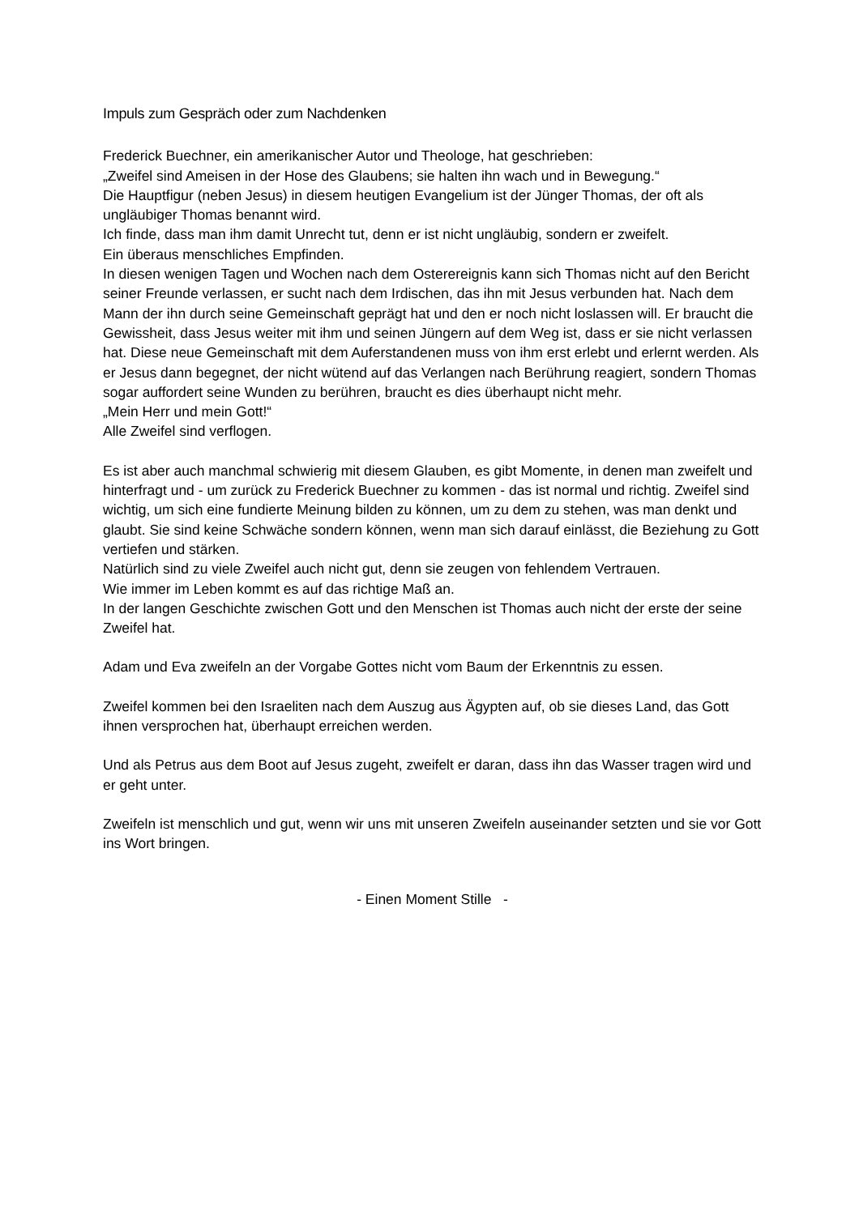Impuls zum Gespräch oder zum Nachdenken
Frederick Buechner, ein amerikanischer Autor und Theologe, hat geschrieben:
„Zweifel sind Ameisen in der Hose des Glaubens; sie halten ihn wach und in Bewegung.“
Die Hauptfigur (neben Jesus) in diesem heutigen Evangelium ist der Jünger Thomas, der oft als ungläubiger Thomas benannt wird.
Ich finde, dass man ihm damit Unrecht tut, denn er ist nicht ungläubig, sondern er zweifelt.
Ein überaus menschliches Empfinden.
In diesen wenigen Tagen und Wochen nach dem Osterereignis kann sich Thomas nicht auf den Bericht seiner Freunde verlassen, er sucht nach dem Irdischen, das ihn mit Jesus verbunden hat. Nach dem Mann der ihn durch seine Gemeinschaft geprägt hat und den er noch nicht loslassen will. Er braucht die Gewissheit, dass Jesus weiter mit ihm und seinen Jüngern auf dem Weg ist, dass er sie nicht verlassen hat. Diese neue Gemeinschaft mit dem Auferstandenen muss von ihm erst erlebt und erlernt werden. Als er Jesus dann begegnet, der nicht wütend auf das Verlangen nach Berührung reagiert, sondern Thomas sogar auffordert seine Wunden zu berühren, braucht es dies überhaupt nicht mehr.
„Mein Herr und mein Gott!“
Alle Zweifel sind verflogen.
Es ist aber auch manchmal schwierig mit diesem Glauben, es gibt Momente, in denen man zweifelt und hinterfragt und - um zurück zu Frederick Buechner zu kommen - das ist normal und richtig. Zweifel sind wichtig, um sich eine fundierte Meinung bilden zu können, um zu dem zu stehen, was man denkt und glaubt. Sie sind keine Schwäche sondern können, wenn man sich darauf einlässt, die Beziehung zu Gott vertiefen und stärken.
Natürlich sind zu viele Zweifel auch nicht gut, denn sie zeugen von fehlendem Vertrauen.
Wie immer im Leben kommt es auf das richtige Maß an.
In der langen Geschichte zwischen Gott und den Menschen ist Thomas auch nicht der erste der seine Zweifel hat.
Adam und Eva zweifeln an der Vorgabe Gottes nicht vom Baum der Erkenntnis zu essen.
Zweifel kommen bei den Israeliten nach dem Auszug aus Ägypten auf, ob sie dieses Land, das Gott ihnen versprochen hat, überhaupt erreichen werden.
Und als Petrus aus dem Boot auf Jesus zugeht, zweifelt er daran, dass ihn das Wasser tragen wird und er geht unter.
Zweifeln ist menschlich und gut, wenn wir uns mit unseren Zweifeln auseinander setzten und sie vor Gott ins Wort bringen.
- Einen Moment Stille -